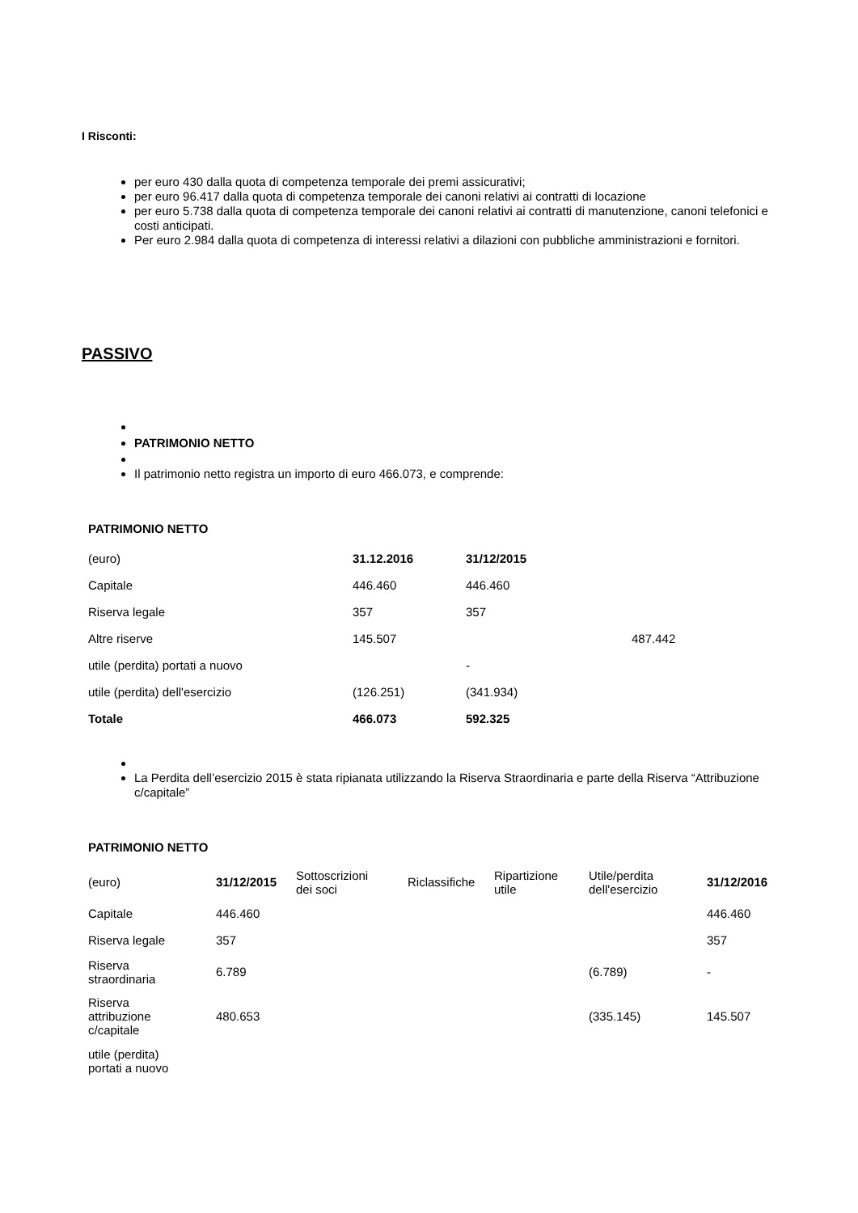I Risconti:
per euro 430 dalla quota di competenza temporale dei premi assicurativi;
per euro 96.417 dalla quota di competenza temporale dei canoni relativi ai contratti di locazione
per euro 5.738 dalla quota di competenza temporale dei canoni relativi ai contratti di manutenzione, canoni telefonici e costi anticipati.
Per euro 2.984 dalla quota di competenza di interessi relativi a dilazioni con pubbliche amministrazioni e fornitori.
PASSIVO
PATRIMONIO NETTO
Il patrimonio netto registra un importo di euro 466.073, e comprende:
PATRIMONIO NETTO
| (euro) | 31.12.2016 | 31/12/2015 | |
| Capitale | 446.460 | 446.460 | |
| Riserva legale | 357 | 357 | |
| Altre riserve | 145.507 | | 487.442 |
| utile (perdita) portati a nuovo | | - | |
| utile (perdita) dell'esercizio | (126.251) | (341.934) | |
| Totale | 466.073 | 592.325 | |
La Perdita dell’esercizio 2015 è stata ripianata utilizzando la Riserva Straordinaria e parte della Riserva “Attribuzione c/capitale”
PATRIMONIO NETTO
| (euro) | 31/12/2015 | Sottoscrizioni dei soci | Riclassifiche | Ripartizione utile | Utile/perdita dell'esercizio | 31/12/2016 |
| Capitale | 446.460 | | | | | 446.460 |
| Riserva legale | 357 | | | | | 357 |
| Riserva straordinaria | 6.789 | | | | (6.789) | - |
| Riserva attribuzione c/capitale | 480.653 | | | | (335.145) | 145.507 |
| utile (perdita) portati a nuovo | | | | | | |